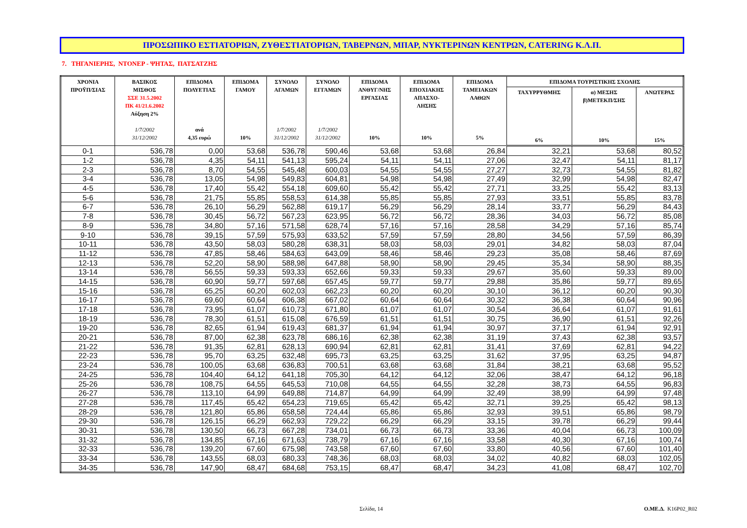ΠΡΟΣΩΠΙΚΟ ΕΣΤΙΑΤΟΡΙΩΝ, ΖΥΘΕΣΤΙΑΤΟΡΙΩΝ, ΤΑΒΕΡΝΩΝ, ΜΠΑΡ, ΝΥΚΤΕΡΙΝΩΝ ΚΕΝΤΡΩΝ, CATERING Κ.Λ.Π.
7. ΤΗΓΑΝΙΕΡΗΣ, ΝΤΟΝΕΡ - ΨΗΤΑΣ, ΠΑΤΣΑΤΖΗΣ
| ΧΡΟΝΙΑ ΠΡΟΫΠ/ΣΙΑΣ | ΒΑΣΙΚΟΣ ΜΙΣΘΟΣ ΣΣΕ 31.5.2002 ΠΚ 41/21.6.2002 Αύξηση 2% 1/7/2002 31/12/2002 | ΕΠΙΔΟΜΑ ΠΟΛΥΕΤΙΑΣ ανά 4,35 ευρώ | ΕΠΙΔΟΜΑ ΓΑΜΟΥ 10% | ΣΥΝΟΛΟ ΑΓΑΜΩΝ 1/7/2002 31/12/2002 | ΣΥΝΟΛΟ ΕΓΓΑΜΩΝ 1/7/2002 31/12/2002 | ΕΠΙΔΟΜΑ ΑΝΘΥΓ/ΝΗΣ ΕΡΓΑΣΙΑΣ 10% | ΕΠΙΔΟΜΑ ΕΠΟΧΙΑΚΗΣ ΑΠΑΣΧΟ- ΛΗΣΗΣ 10% | ΕΠΙΔΟΜΑ ΤΑΜΕΙΑΚΩΝ ΛΑΘΩΝ 5% | ΕΠΙΔΟΜΑ ΤΟΥΡΙΣΤΙΚΗΣ ΣΧΟΛΗΣ | | |
| --- | --- | --- | --- | --- | --- | --- | --- | --- | --- | --- | --- |
| | | | | | | | | | ΤΑΧΥΡΡΥΘΜΗΣ 6% | α) ΜΕΣΗΣ β)ΜΕΤΕΚΠ/ΣΗΣ 10% | ΑΝΩΤΕΡΑΣ 15% |
| 0-1 | 536,78 | 0,00 | 53,68 | 536,78 | 590,46 | 53,68 | 53,68 | 26,84 | 32,21 | 53,68 | 80,52 |
| 1-2 | 536,78 | 4,35 | 54,11 | 541,13 | 595,24 | 54,11 | 54,11 | 27,06 | 32,47 | 54,11 | 81,17 |
| 2-3 | 536,78 | 8,70 | 54,55 | 545,48 | 600,03 | 54,55 | 54,55 | 27,27 | 32,73 | 54,55 | 81,82 |
| 3-4 | 536,78 | 13,05 | 54,98 | 549,83 | 604,81 | 54,98 | 54,98 | 27,49 | 32,99 | 54,98 | 82,47 |
| 4-5 | 536,78 | 17,40 | 55,42 | 554,18 | 609,60 | 55,42 | 55,42 | 27,71 | 33,25 | 55,42 | 83,13 |
| 5-6 | 536,78 | 21,75 | 55,85 | 558,53 | 614,38 | 55,85 | 55,85 | 27,93 | 33,51 | 55,85 | 83,78 |
| 6-7 | 536,78 | 26,10 | 56,29 | 562,88 | 619,17 | 56,29 | 56,29 | 28,14 | 33,77 | 56,29 | 84,43 |
| 7-8 | 536,78 | 30,45 | 56,72 | 567,23 | 623,95 | 56,72 | 56,72 | 28,36 | 34,03 | 56,72 | 85,08 |
| 8-9 | 536,78 | 34,80 | 57,16 | 571,58 | 628,74 | 57,16 | 57,16 | 28,58 | 34,29 | 57,16 | 85,74 |
| 9-10 | 536,78 | 39,15 | 57,59 | 575,93 | 633,52 | 57,59 | 57,59 | 28,80 | 34,56 | 57,59 | 86,39 |
| 10-11 | 536,78 | 43,50 | 58,03 | 580,28 | 638,31 | 58,03 | 58,03 | 29,01 | 34,82 | 58,03 | 87,04 |
| 11-12 | 536,78 | 47,85 | 58,46 | 584,63 | 643,09 | 58,46 | 58,46 | 29,23 | 35,08 | 58,46 | 87,69 |
| 12-13 | 536,78 | 52,20 | 58,90 | 588,98 | 647,88 | 58,90 | 58,90 | 29,45 | 35,34 | 58,90 | 88,35 |
| 13-14 | 536,78 | 56,55 | 59,33 | 593,33 | 652,66 | 59,33 | 59,33 | 29,67 | 35,60 | 59,33 | 89,00 |
| 14-15 | 536,78 | 60,90 | 59,77 | 597,68 | 657,45 | 59,77 | 59,77 | 29,88 | 35,86 | 59,77 | 89,65 |
| 15-16 | 536,78 | 65,25 | 60,20 | 602,03 | 662,23 | 60,20 | 60,20 | 30,10 | 36,12 | 60,20 | 90,30 |
| 16-17 | 536,78 | 69,60 | 60,64 | 606,38 | 667,02 | 60,64 | 60,64 | 30,32 | 36,38 | 60,64 | 90,96 |
| 17-18 | 536,78 | 73,95 | 61,07 | 610,73 | 671,80 | 61,07 | 61,07 | 30,54 | 36,64 | 61,07 | 91,61 |
| 18-19 | 536,78 | 78,30 | 61,51 | 615,08 | 676,59 | 61,51 | 61,51 | 30,75 | 36,90 | 61,51 | 92,26 |
| 19-20 | 536,78 | 82,65 | 61,94 | 619,43 | 681,37 | 61,94 | 61,94 | 30,97 | 37,17 | 61,94 | 92,91 |
| 20-21 | 536,78 | 87,00 | 62,38 | 623,78 | 686,16 | 62,38 | 62,38 | 31,19 | 37,43 | 62,38 | 93,57 |
| 21-22 | 536,78 | 91,35 | 62,81 | 628,13 | 690,94 | 62,81 | 62,81 | 31,41 | 37,69 | 62,81 | 94,22 |
| 22-23 | 536,78 | 95,70 | 63,25 | 632,48 | 695,73 | 63,25 | 63,25 | 31,62 | 37,95 | 63,25 | 94,87 |
| 23-24 | 536,78 | 100,05 | 63,68 | 636,83 | 700,51 | 63,68 | 63,68 | 31,84 | 38,21 | 63,68 | 95,52 |
| 24-25 | 536,78 | 104,40 | 64,12 | 641,18 | 705,30 | 64,12 | 64,12 | 32,06 | 38,47 | 64,12 | 96,18 |
| 25-26 | 536,78 | 108,75 | 64,55 | 645,53 | 710,08 | 64,55 | 64,55 | 32,28 | 38,73 | 64,55 | 96,83 |
| 26-27 | 536,78 | 113,10 | 64,99 | 649,88 | 714,87 | 64,99 | 64,99 | 32,49 | 38,99 | 64,99 | 97,48 |
| 27-28 | 536,78 | 117,45 | 65,42 | 654,23 | 719,65 | 65,42 | 65,42 | 32,71 | 39,25 | 65,42 | 98,13 |
| 28-29 | 536,78 | 121,80 | 65,86 | 658,58 | 724,44 | 65,86 | 65,86 | 32,93 | 39,51 | 65,86 | 98,79 |
| 29-30 | 536,78 | 126,15 | 66,29 | 662,93 | 729,22 | 66,29 | 66,29 | 33,15 | 39,78 | 66,29 | 99,44 |
| 30-31 | 536,78 | 130,50 | 66,73 | 667,28 | 734,01 | 66,73 | 66,73 | 33,36 | 40,04 | 66,73 | 100,09 |
| 31-32 | 536,78 | 134,85 | 67,16 | 671,63 | 738,79 | 67,16 | 67,16 | 33,58 | 40,30 | 67,16 | 100,74 |
| 32-33 | 536,78 | 139,20 | 67,60 | 675,98 | 743,58 | 67,60 | 67,60 | 33,80 | 40,56 | 67,60 | 101,40 |
| 33-34 | 536,78 | 143,55 | 68,03 | 680,33 | 748,36 | 68,03 | 68,03 | 34,02 | 40,82 | 68,03 | 102,05 |
| 34-35 | 536,78 | 147,90 | 68,47 | 684,68 | 753,15 | 68,47 | 68,47 | 34,23 | 41,08 | 68,47 | 102,70 |
Σελίδα, 14 Ο.ΜΕ.Δ. K16P02_R02